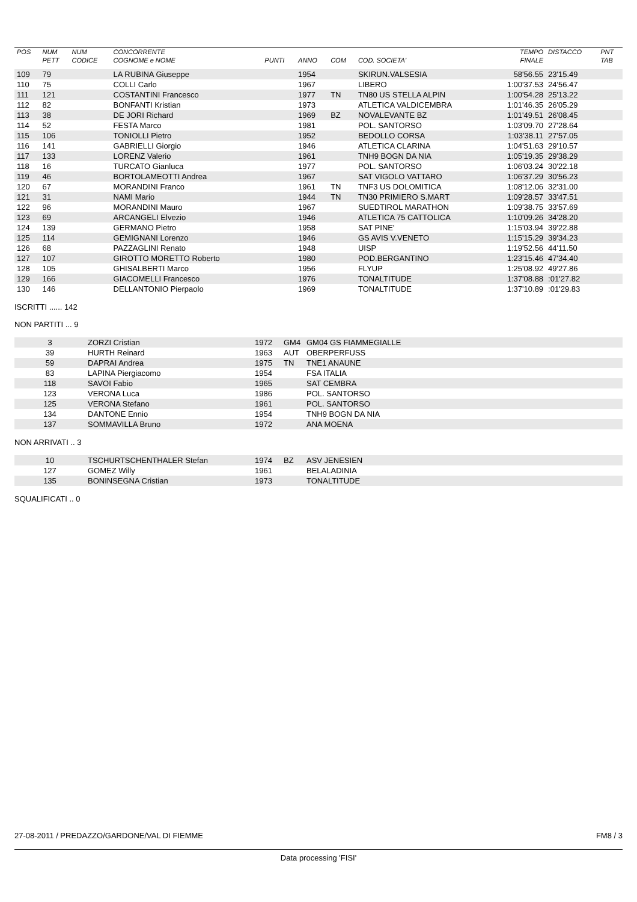| POS | NUM | NUM | CONCORRENTE | | | | | TEMPO | DISTACCO | PNT |
| --- | --- | --- | --- | --- | --- | --- | --- | --- | --- | --- |
| | PETT | CODICE | COGNOME e NOME | PUNTI | ANNO | COM | COD. SOCIETA' | FINALE | | TAB |
| 109 | 79 | | LA RUBINA Giuseppe | | 1954 | | SKIRUN.VALSESIA | 58'56.55 | 23'15.49 | |
| 110 | 75 | | COLLI Carlo | | 1967 | | LIBERO | 1:00'37.53 | 24'56.47 | |
| 111 | 121 | | COSTANTINI Francesco | | 1977 | TN | TN80 US STELLA ALPIN | 1:00'54.28 | 25'13.22 | |
| 112 | 82 | | BONFANTI Kristian | | 1973 | | ATLETICA VALDICEMBRA | 1:01'46.35 | 26'05.29 | |
| 113 | 38 | | DE JORI Richard | | 1969 | BZ | NOVALEVANTE BZ | 1:01'49.51 | 26'08.45 | |
| 114 | 52 | | FESTA Marco | | 1981 | | POL. SANTORSO | 1:03'09.70 | 27'28.64 | |
| 115 | 106 | | TONIOLLI Pietro | | 1952 | | BEDOLLO CORSA | 1:03'38.11 | 27'57.05 | |
| 116 | 141 | | GABRIELLI Giorgio | | 1946 | | ATLETICA CLARINA | 1:04'51.63 | 29'10.57 | |
| 117 | 133 | | LORENZ Valerio | | 1961 | | TNH9 BOGN DA NIA | 1:05'19.35 | 29'38.29 | |
| 118 | 16 | | TURCATO Gianluca | | 1977 | | POL. SANTORSO | 1:06'03.24 | 30'22.18 | |
| 119 | 46 | | BORTOLAMEOTTI Andrea | | 1967 | | SAT VIGOLO VATTARO | 1:06'37.29 | 30'56.23 | |
| 120 | 67 | | MORANDINI Franco | | 1961 | TN | TNF3 US DOLOMITICA | 1:08'12.06 | 32'31.00 | |
| 121 | 31 | | NAMI Mario | | 1944 | TN | TN30 PRIMIERO S.MART | 1:09'28.57 | 33'47.51 | |
| 122 | 96 | | MORANDINI Mauro | | 1967 | | SUEDTIROL MARATHON | 1:09'38.75 | 33'57.69 | |
| 123 | 69 | | ARCANGELI Elvezio | | 1946 | | ATLETICA 75 CATTOLICA | 1:10'09.26 | 34'28.20 | |
| 124 | 139 | | GERMANO Pietro | | 1958 | | SAT PINE' | 1:15'03.94 | 39'22.88 | |
| 125 | 114 | | GEMIGNANI Lorenzo | | 1946 | | GS AVIS V.VENETO | 1:15'15.29 | 39'34.23 | |
| 126 | 68 | | PAZZAGLINI Renato | | 1948 | | UISP | 1:19'52.56 | 44'11.50 | |
| 127 | 107 | | GIROTTO MORETTO Roberto | | 1980 | | POD.BERGANTINO | 1:23'15.46 | 47'34.40 | |
| 128 | 105 | | GHISALBERTI Marco | | 1956 | | FLYUP | 1:25'08.92 | 49'27.86 | |
| 129 | 166 | | GIACOMELLI Francesco | | 1976 | | TONALTITUDE | 1:37'08.88 | :01'27.82 | |
| 130 | 146 | | DELLANTONIO Pierpaolo | | 1969 | | TONALTITUDE | 1:37'10.89 | :01'29.83 | |
ISCRITTI ...... 142
NON PARTITI ... 9
| 3 | ZORZI Cristian | 1972 | GM4 | GM04 GS FIAMMEGIALLE |
| 39 | HURTH Reinard | 1963 | AUT | OBERPERFUSS |
| 59 | DAPRAI Andrea | 1975 | TN | TNE1 ANAUNE |
| 83 | LAPINA Piergiacomo | 1954 | | FSA ITALIA |
| 118 | SAVOI Fabio | 1965 | | SAT CEMBRA |
| 123 | VERONA Luca | 1986 | | POL. SANTORSO |
| 125 | VERONA Stefano | 1961 | | POL. SANTORSO |
| 134 | DANTONE Ennio | 1954 | | TNH9 BOGN DA NIA |
| 137 | SOMMAVILLA Bruno | 1972 | | ANA MOENA |
NON ARRIVATI .. 3
| 10 | TSCHURTSCHENTHALER Stefan | 1974 | BZ | ASV JENESIEN |
| 127 | GOMEZ Willy | 1961 | | BELALADINIA |
| 135 | BONINSEGNA Cristian | 1973 | | TONALTITUDE |
SQUALIFICATI .. 0
27-08-2011 / PREDAZZO/GARDONE/VAL DI FIEMME FM8 / 3
Data processing 'FISI'